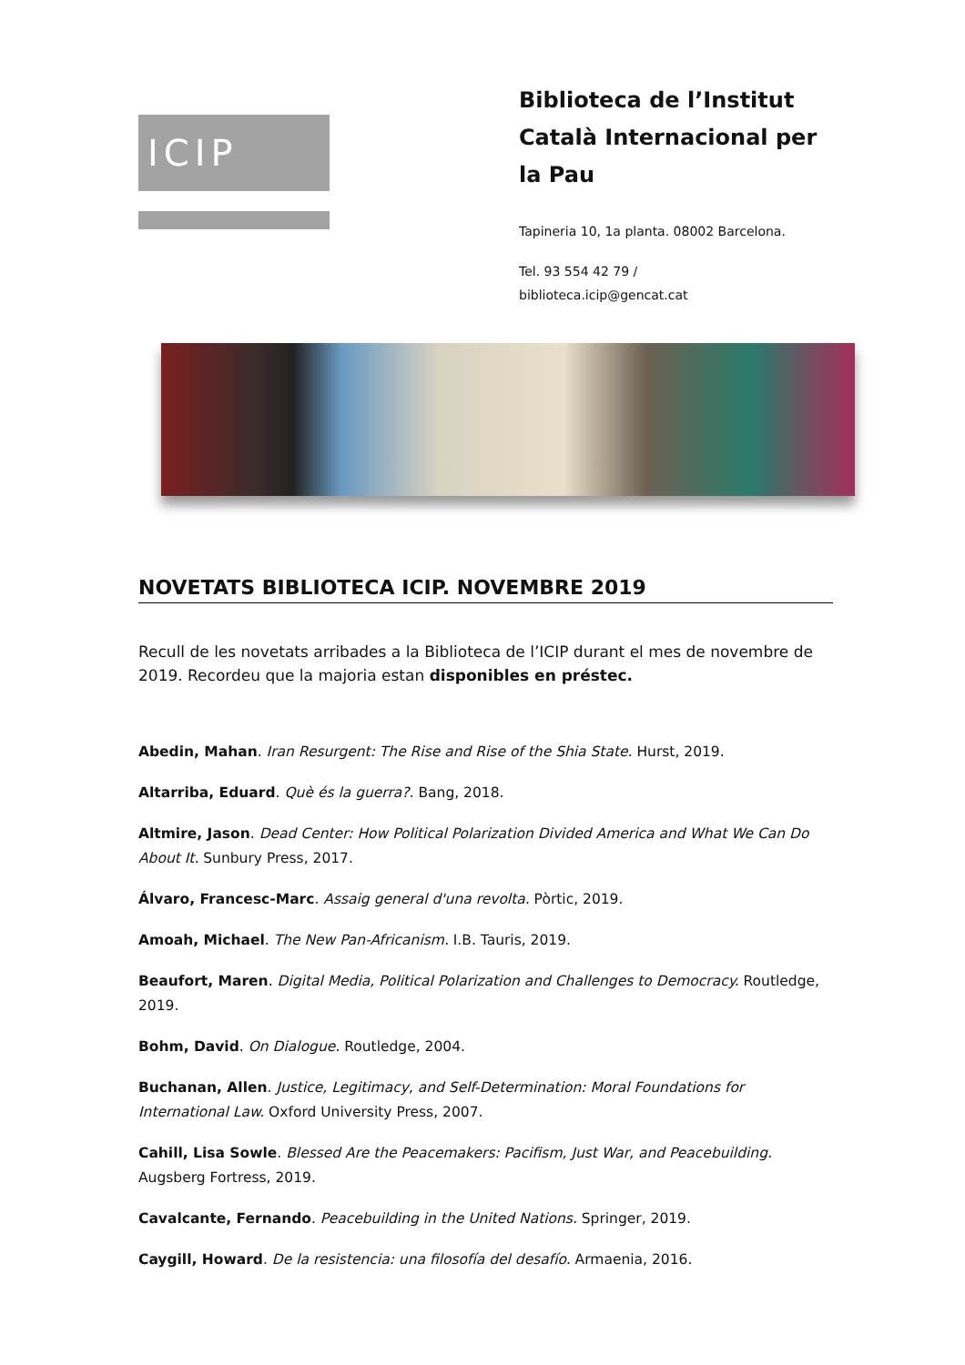ICIP
Biblioteca de l’Institut Català Internacional per la Pau
Tapineria 10, 1a planta. 08002 Barcelona.
Tel. 93 554 42 79 /
biblioteca.icip@gencat.cat
NOVETATS BIBLIOTECA ICIP. NOVEMBRE 2019
Recull de les novetats arribades a la Biblioteca de l’ICIP durant el mes de novembre de 2019. Recordeu que la majoria estan disponibles en préstec.
Abedin, Mahan. Iran Resurgent: The Rise and Rise of the Shia State. Hurst, 2019.
Altarriba, Eduard. Què és la guerra?. Bang, 2018.
Altmire, Jason. Dead Center: How Political Polarization Divided America and What We Can Do About It. Sunbury Press, 2017.
Álvaro, Francesc-Marc. Assaig general d'una revolta. Pòrtic, 2019.
Amoah, Michael. The New Pan-Africanism. I.B. Tauris, 2019.
Beaufort, Maren. Digital Media, Political Polarization and Challenges to Democracy. Routledge, 2019.
Bohm, David. On Dialogue. Routledge, 2004.
Buchanan, Allen. Justice, Legitimacy, and Self-Determination: Moral Foundations for International Law. Oxford University Press, 2007.
Cahill, Lisa Sowle. Blessed Are the Peacemakers: Pacifism, Just War, and Peacebuilding. Augsberg Fortress, 2019.
Cavalcante, Fernando. Peacebuilding in the United Nations. Springer, 2019.
Caygill, Howard. De la resistencia: una filosofía del desafío. Armaenia, 2016.